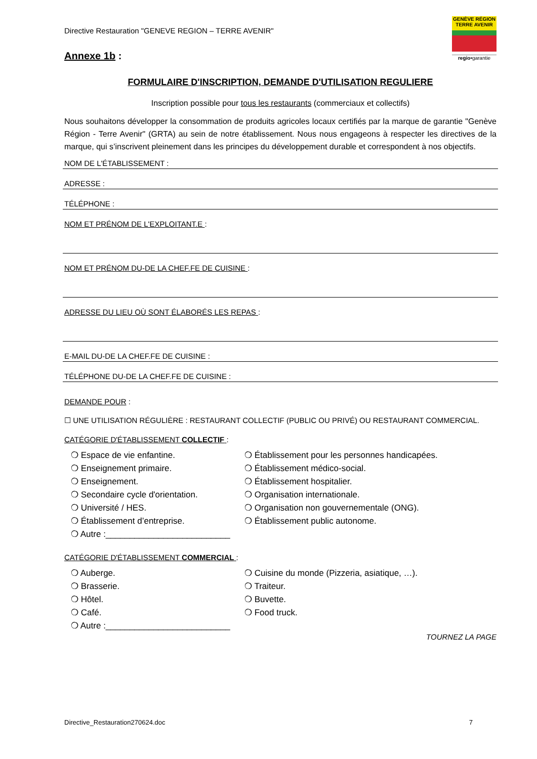Directive Restauration "GENEVE REGION – TERRE AVENIR"
Annexe 1b :
GENÈVE RÉGION TERRE AVENIR
regio•garantie
FORMULAIRE D'INSCRIPTION, DEMANDE D'UTILISATION REGULIERE
Inscription possible pour tous les restaurants (commerciaux et collectifs)
Nous souhaitons développer la consommation de produits agricoles locaux certifiés par la marque de garantie "Genève Région - Terre Avenir" (GRTA) au sein de notre établissement. Nous nous engageons à respecter les directives de la marque, qui s’inscrivent pleinement dans les principes du développement durable et correspondent à nos objectifs.
NOM DE L'ÉTABLISSEMENT :
ADRESSE :
TÉLÉPHONE :
NOM ET PRÉNOM DE L'EXPLOITANT.E :
NOM ET PRÉNOM DU-DE LA CHEF.FE DE CUISINE :
ADRESSE DU LIEU OÙ SONT ÉLABORÉS LES REPAS :
E-MAIL DU-DE LA CHEF.FE DE CUISINE :
TÉLÉPHONE DU-DE LA CHEF.FE DE CUISINE :
DEMANDE POUR :
☐ UNE UTILISATION RÉGULIÈRE : RESTAURANT COLLECTIF (PUBLIC OU PRIVÉ) OU RESTAURANT COMMERCIAL.
CATÉGORIE D'ÉTABLISSEMENT COLLECTIF :
❍ Espace de vie enfantine.
❍ Enseignement primaire.
❍ Enseignement.
❍ Secondaire cycle d'orientation.
❍ Université / HES.
❍ Établissement d’entreprise.
❍ Autre :__________________________
❍ Établissement pour les personnes handicapées.
❍ Établissement médico-social.
❍ Établissement hospitalier.
❍ Organisation internationale.
❍ Organisation non gouvernementale (ONG).
❍ Établissement public autonome.
CATÉGORIE D'ÉTABLISSEMENT COMMERCIAL :
❍ Auberge.
❍ Brasserie.
❍ Hôtel.
❍ Café.
❍ Autre :__________________________
❍ Cuisine du monde (Pizzeria, asiatique, …).
❍ Traiteur.
❍ Buvette.
❍ Food truck.
TOURNEZ LA PAGE
Directive_Restauration270624.doc 7